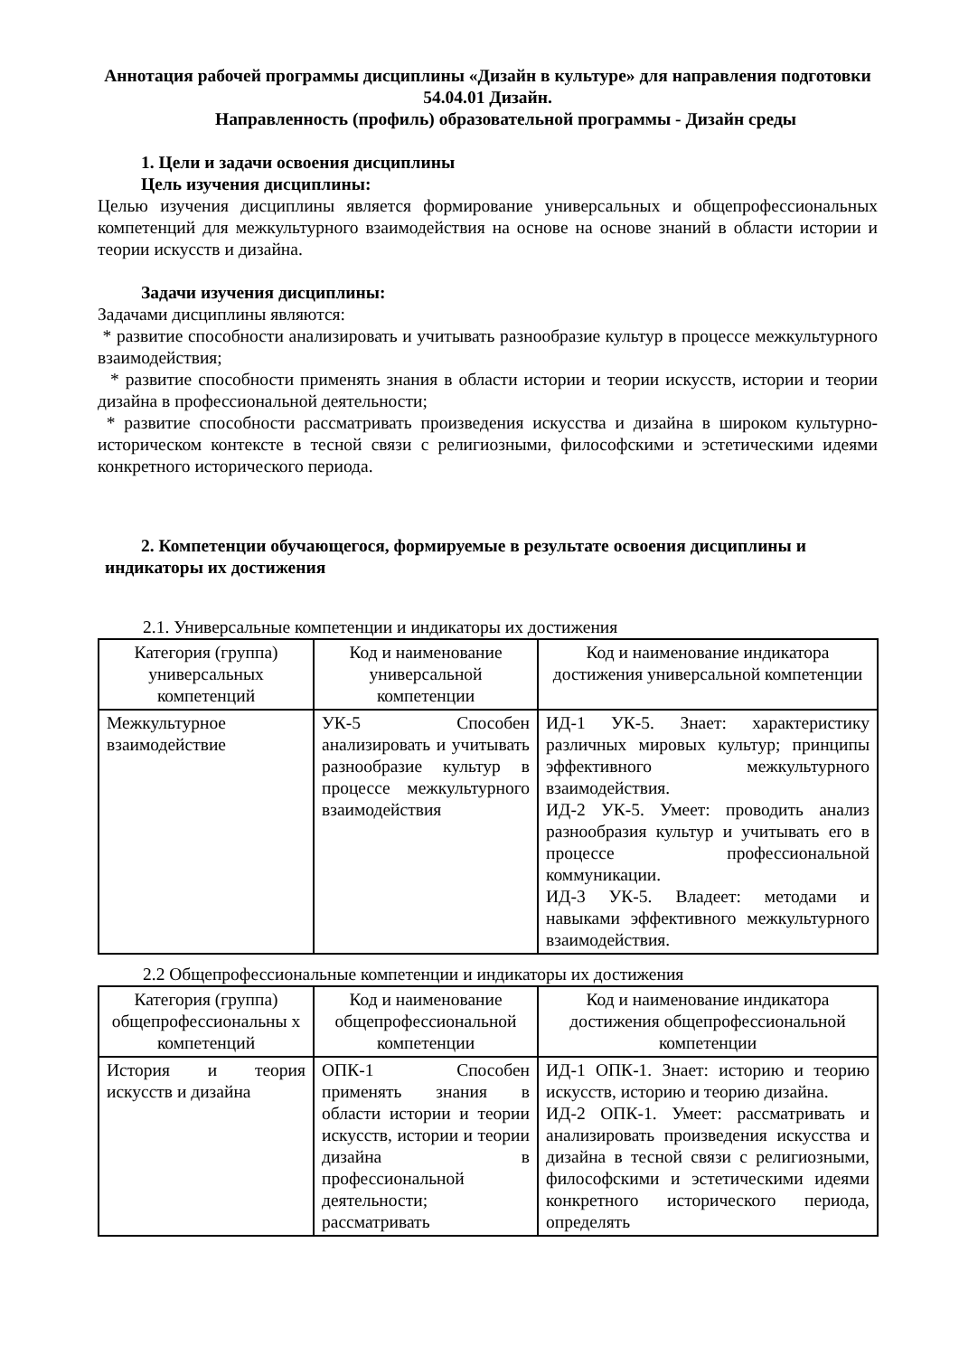Аннотация рабочей программы дисциплины «Дизайн в культуре» для направления подготовки 54.04.01 Дизайн.
Направленность (профиль) образовательной программы - Дизайн среды
1. Цели и задачи освоения дисциплины
Цель изучения дисциплины:
Целью изучения дисциплины является формирование универсальных и общепрофессиональных компетенций для межкультурного взаимодействия на основе на основе знаний в области истории и теории искусств и дизайна.
Задачи изучения дисциплины:
Задачами дисциплины являются:
* развитие способности анализировать и учитывать разнообразие культур в процессе межкультурного взаимодействия;
* развитие способности применять знания в области истории и теории искусств, истории и теории дизайна в профессиональной деятельности;
* развитие способности рассматривать произведения искусства и дизайна в широком культурно- историческом контексте в тесной связи с религиозными, философскими и эстетическими идеями конкретного исторического периода.
2. Компетенции обучающегося, формируемые в результате освоения дисциплины и
индикаторы их достижения
2.1. Универсальные компетенции и индикаторы их достижения
| Категория (группа) универсальных компетенций | Код и наименование универсальной компетенции | Код и наименование индикатора достижения универсальной компетенции |
| --- | --- | --- |
| Межкультурное взаимодействие | УК-5 Способен анализировать и учитывать разнообразие культур в процессе межкультурного взаимодействия | ИД-1 УК-5. Знает: характеристику различных мировых культур; принципы эффективного межкультурного взаимодействия. ИД-2 УК-5. Умеет: проводить анализ разнообразия культур и учитывать его в процессе профессиональной коммуникации. ИД-3 УК-5. Владеет: методами и навыками эффективного межкультурного взаимодействия. |
2.2 Общепрофессиональные компетенции и индикаторы их достижения
| Категория (группа) общепрофессиональны х компетенций | Код и наименование общепрофессиональной компетенции | Код и наименование индикатора достижения общепрофессиональной компетенции |
| --- | --- | --- |
| История и теория искусств и дизайна | ОПК-1 Способен применять знания в области истории и теории искусств, истории и теории дизайна в профессиональной деятельности; рассматривать | ИД-1 ОПК-1. Знает: историю и теорию искусств, историю и теорию дизайна. ИД-2 ОПК-1. Умеет: рассматривать и анализировать произведения искусства и дизайна в тесной связи с религиозными, философскими и эстетическими идеями конкретного исторического периода, определять |